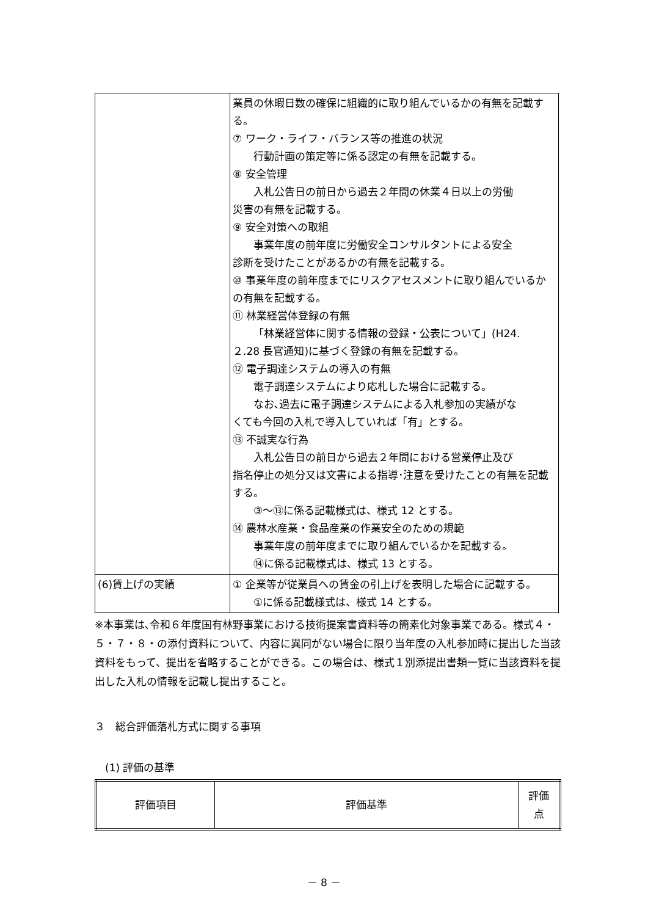| | 業員の休暇日数の確保に組織的に取り組んでいるかの有無を記載する。 ⑦ ワーク・ライフ・バランス等の推進の状況 行動計画の策定等に係る認定の有無を記載する。 ⑧ 安全管理 入札公告日の前日から過去２年間の休業４日以上の労働 災害の有無を記載する。 ⑨ 安全対策への取組 事業年度の前年度に労働安全コンサルタントによる安全 診断を受けたことがあるかの有無を記載する。 ⑩ 事業年度の前年度までにリスクアセスメントに取り組んでいるかの有無を記載する。 ⑪ 林業経営体登録の有無 「林業経営体に関する情報の登録・公表について」(H24. ２.28 長官通知)に基づく登録の有無を記載する。 ⑫ 電子調達システムの導入の有無 電子調達システムにより応札した場合に記載する。 なお､過去に電子調達システムによる入札参加の実績がな くても今回の入札で導入していれば「有」とする。 ⑬ 不誠実な行為 入札公告日の前日から過去２年間における営業停止及び 指名停止の処分又は文書による指導･注意を受けたことの有無を記載する。 ③～⑬に係る記載様式は、様式 12 とする。 ⑭ 農林水産業・食品産業の作業安全のための規範 事業年度の前年度までに取り組んでいるかを記載する。 ⑭に係る記載様式は、様式 13 とする。 |
| (6)賃上げの実績 | ① 企業等が従業員への賃金の引上げを表明した場合に記載する。 ①に係る記載様式は、様式 14 とする。 |
※本事業は､令和６年度国有林野事業における技術提案書資料等の簡素化対象事業である。様式４・５・７・８・の添付資料について、内容に異同がない場合に限り当年度の入札参加時に提出した当該資料をもって、提出を省略することができる。この場合は、様式１別添提出書類一覧に当該資料を提出した入札の情報を記載し提出すること。
３　総合評価落札方式に関する事項
(1) 評価の基準
| 評価項目 | 評価基準 | 評価 点 |
| --- | --- | --- |
－ 8 －